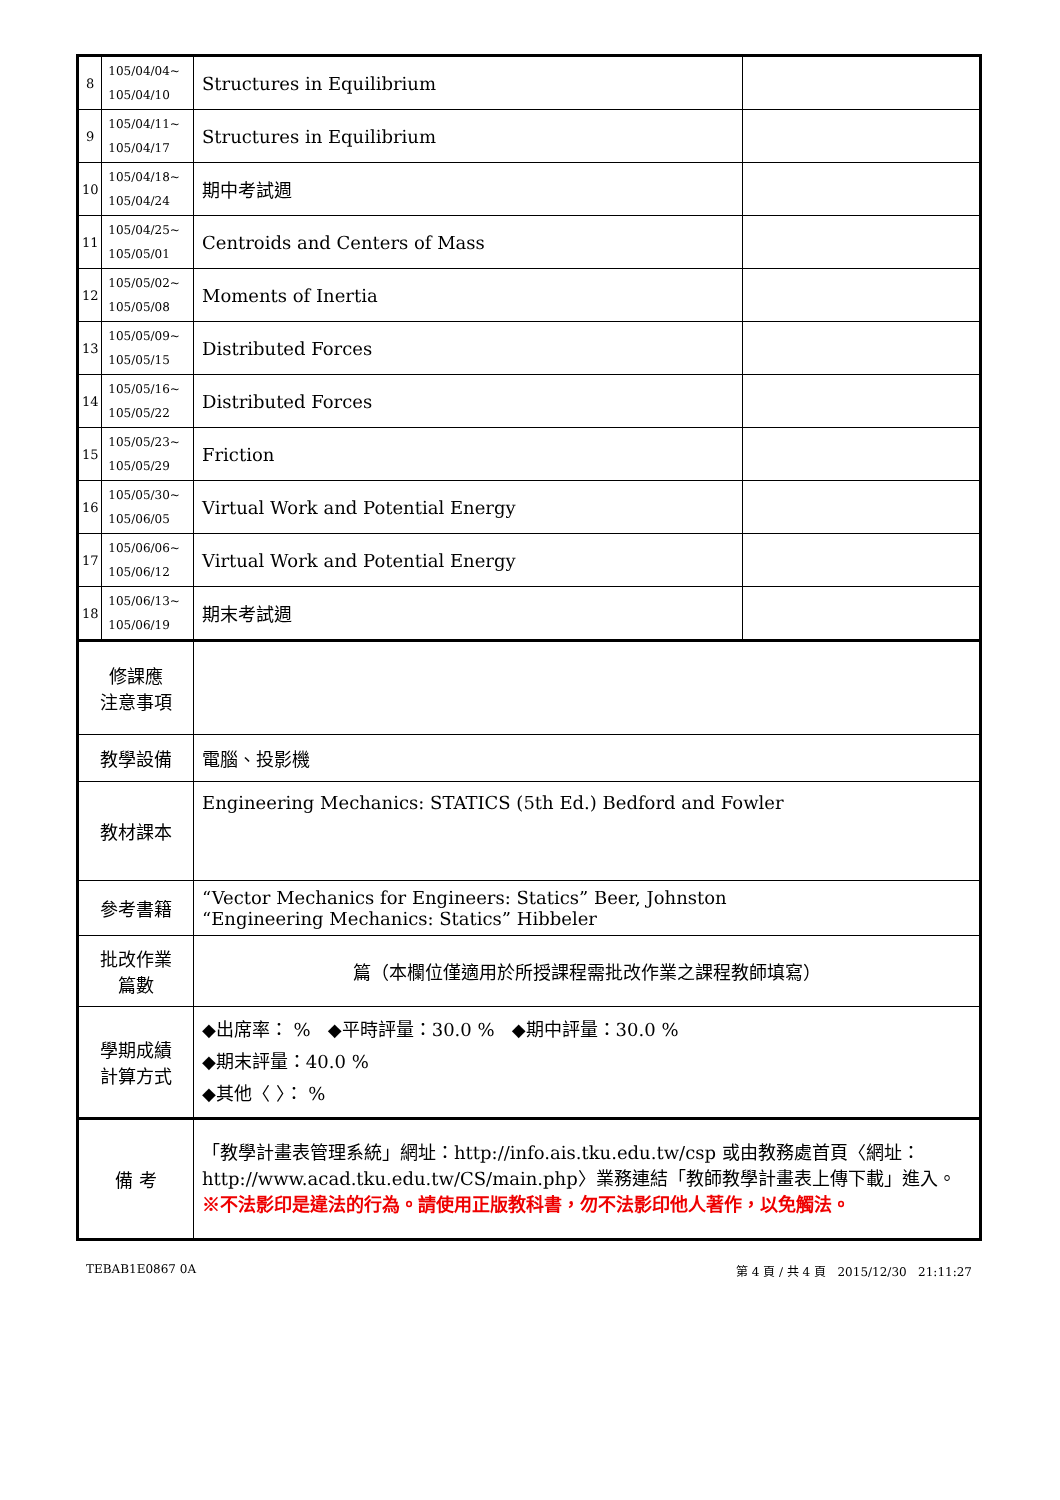| 8 | 105/04/04~ 105/04/10 | Structures in Equilibrium | |
| 9 | 105/04/11~ 105/04/17 | Structures in Equilibrium | |
| 10 | 105/04/18~ 105/04/24 | 期中考試週 | |
| 11 | 105/04/25~ 105/05/01 | Centroids and Centers of Mass | |
| 12 | 105/05/02~ 105/05/08 | Moments of Inertia | |
| 13 | 105/05/09~ 105/05/15 | Distributed Forces | |
| 14 | 105/05/16~ 105/05/22 | Distributed Forces | |
| 15 | 105/05/23~ 105/05/29 | Friction | |
| 16 | 105/05/30~ 105/06/05 | Virtual Work and Potential Energy | |
| 17 | 105/06/06~ 105/06/12 | Virtual Work and Potential Energy | |
| 18 | 105/06/13~ 105/06/19 | 期末考試週 | |
| 修課應 注意事項 | | | |
| 教學設備 | | 電腦、投影機 | |
| 教材課本 | | Engineering Mechanics: STATICS (5th Ed.) Bedford and Fowler | |
| 參考書籍 | | “Vector Mechanics for Engineers: Statics” Beer, Johnston “Engineering Mechanics: Statics” Hibbeler | |
| 批改作業 篇數 | | 篇（本欄位僅適用於所授課程需批改作業之課程教師填寫） | |
| 學期成績 計算方式 | | ◆出席率： % ◆平時評量：30.0 % ◆期中評量：30.0 % ◆期末評量：40.0 % ◆其他〈 〉： % | |
| 備 考 | | 「教學計畫表管理系統」網址： http://info.ais.tku.edu.tw/csp 或由教務處首頁〈網址： http://www.acad.tku.edu.tw/CS/main.php 〉業務連結「教師教學計畫表上傳下載」進入。 ※不法影印是違法的行為。請使用正版教科書，勿不法影印他人著作，以免觸法。 | |
TEBAB1E0867 0A 第 4 頁 / 共 4 頁 2015/12/30 21:11:27